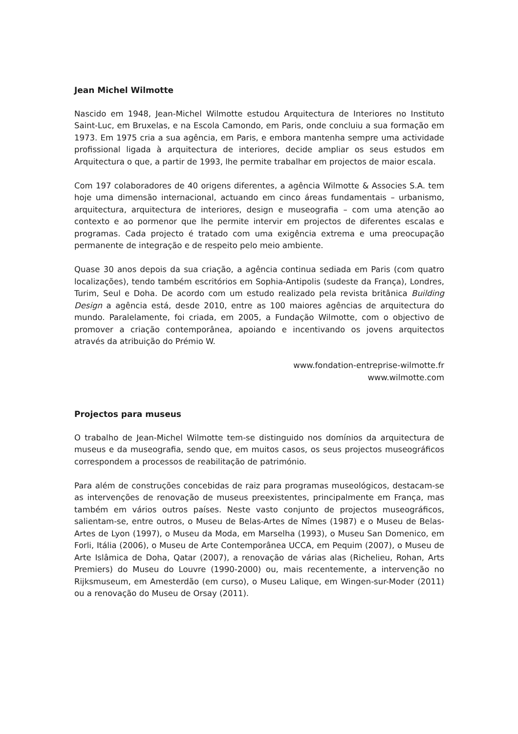Jean Michel Wilmotte
Nascido em 1948, Jean-Michel Wilmotte estudou Arquitectura de Interiores no Instituto Saint-Luc, em Bruxelas, e na Escola Camondo, em Paris, onde concluiu a sua formação em 1973. Em 1975 cria a sua agência, em Paris, e embora mantenha sempre uma actividade profissional ligada à arquitectura de interiores, decide ampliar os seus estudos em Arquitectura o que, a partir de 1993, lhe permite trabalhar em projectos de maior escala.
Com 197 colaboradores de 40 origens diferentes, a agência Wilmotte & Associes S.A. tem hoje uma dimensão internacional, actuando em cinco áreas fundamentais – urbanismo, arquitectura, arquitectura de interiores, design e museografia – com uma atenção ao contexto e ao pormenor que lhe permite intervir em projectos de diferentes escalas e programas. Cada projecto é tratado com uma exigência extrema e uma preocupação permanente de integração e de respeito pelo meio ambiente.
Quase 30 anos depois da sua criação, a agência continua sediada em Paris (com quatro localizações), tendo também escritórios em Sophia-Antipolis (sudeste da França), Londres, Turim, Seul e Doha. De acordo com um estudo realizado pela revista britânica Building Design a agência está, desde 2010, entre as 100 maiores agências de arquitectura do mundo. Paralelamente, foi criada, em 2005, a Fundação Wilmotte, com o objectivo de promover a criação contemporânea, apoiando e incentivando os jovens arquitectos através da atribuição do Prémio W.
www.fondation-entreprise-wilmotte.fr
www.wilmotte.com
Projectos para museus
O trabalho de Jean-Michel Wilmotte tem-se distinguido nos domínios da arquitectura de museus e da museografia, sendo que, em muitos casos, os seus projectos museográficos correspondem a processos de reabilitação de património.
Para além de construções concebidas de raiz para programas museológicos, destacam-se as intervenções de renovação de museus preexistentes, principalmente em França, mas também em vários outros países. Neste vasto conjunto de projectos museográficos, salientam-se, entre outros, o Museu de Belas-Artes de Nîmes (1987) e o Museu de Belas-Artes de Lyon (1997), o Museu da Moda, em Marselha (1993), o Museu San Domenico, em Forli, Itália (2006), o Museu de Arte Contemporânea UCCA, em Pequim (2007), o Museu de Arte Islâmica de Doha, Qatar (2007), a renovação de várias alas (Richelieu, Rohan, Arts Premiers) do Museu do Louvre (1990-2000) ou, mais recentemente, a intervenção no Rijksmuseum, em Amesterdão (em curso), o Museu Lalique, em Wingen-sur-Moder (2011) ou a renovação do Museu de Orsay (2011).